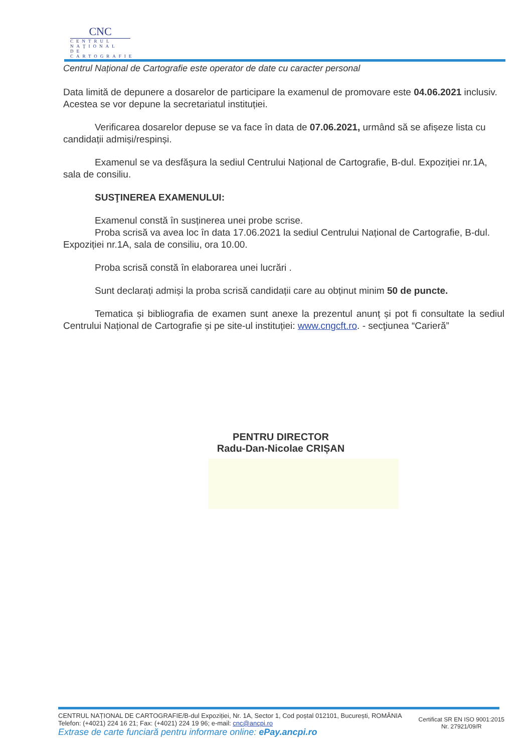CNC
CENTRUL
NAŢIONAL DE
CARTOGRAFIE
Centrul Național de Cartografie este operator de date cu caracter personal
Data limită de depunere a dosarelor de participare la examenul de promovare este 04.06.2021 inclusiv. Acestea se vor depune la secretariatul instituției.
Verificarea dosarelor depuse se va face în data de 07.06.2021, urmând să se afișeze lista cu candidații admiși/respinși.
Examenul se va desfășura la sediul Centrului Național de Cartografie, B-dul. Expoziției nr.1A, sala de consiliu.
SUSŢINEREA EXAMENULUI:
Examenul constă în susținerea unei probe scrise.
Proba scrisă va avea loc în data 17.06.2021 la sediul Centrului Național de Cartografie, B-dul. Expoziției nr.1A, sala de consiliu, ora 10.00.
Proba scrisă constă în elaborarea unei lucrări .
Sunt declarați admiși la proba scrisă candidații care au obținut minim 50 de puncte.
Tematica și bibliografia de examen sunt anexe la prezentul anunț și pot fi consultate la sediul Centrului Național de Cartografie și pe site-ul instituției: www.cngcft.ro. - secţiunea “Carieră”
PENTRU DIRECTOR
Radu-Dan-Nicolae CRIȘAN
CENTRUL NAȚIONAL DE CARTOGRAFIE/B-dul Expoziției, Nr. 1A, Sector 1, Cod poștal 012101, București, ROMÂNIA
Telefon: (+4021) 224 16 21; Fax: (+4021) 224 19 96; e-mail: cnc@ancpi.ro
Extrase de carte funciară pentru informare online: ePay.ancpi.ro
Certificat SR EN ISO 9001:2015
Nr. 27921/09/R